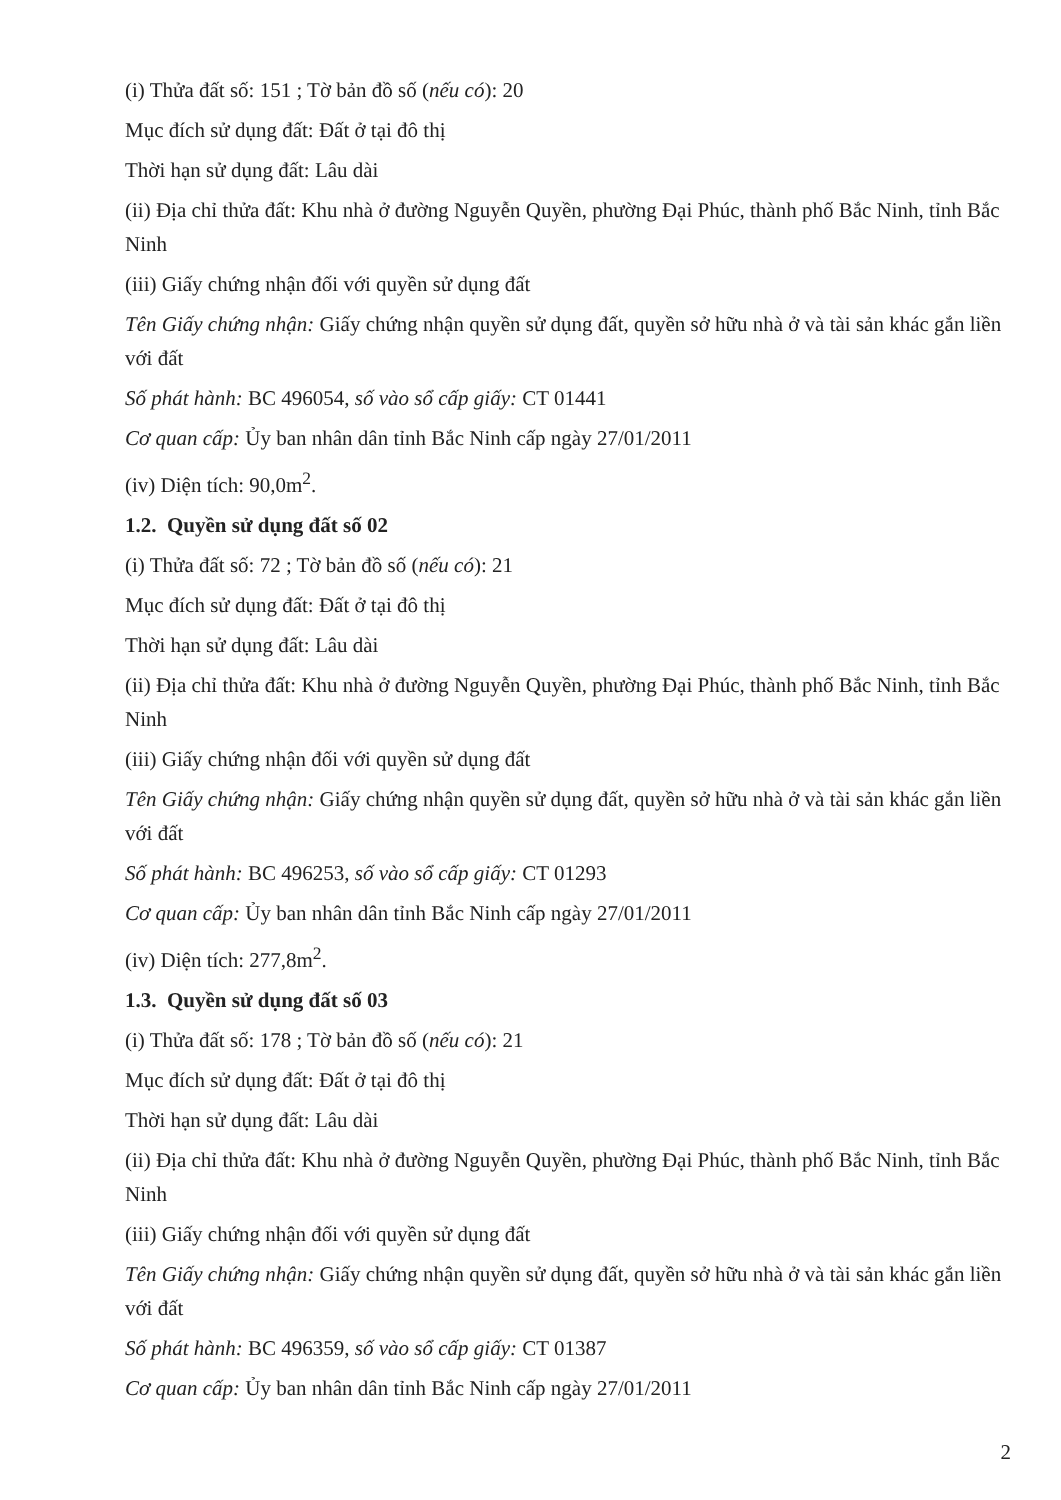(i) Thửa đất số: 151 ; Tờ bản đồ số (nếu có): 20
Mục đích sử dụng đất: Đất ở tại đô thị
Thời hạn sử dụng đất: Lâu dài
(ii) Địa chỉ thửa đất: Khu nhà ở đường Nguyễn Quyền, phường Đại Phúc, thành phố Bắc Ninh, tỉnh Bắc Ninh
(iii) Giấy chứng nhận đối với quyền sử dụng đất
Tên Giấy chứng nhận: Giấy chứng nhận quyền sử dụng đất, quyền sở hữu nhà ở và tài sản khác gắn liền với đất
Số phát hành: BC 496054, số vào sổ cấp giấy: CT 01441
Cơ quan cấp: Ủy ban nhân dân tỉnh Bắc Ninh cấp ngày 27/01/2011
(iv) Diện tích: 90,0m<sup>2</sup>.
1.2. Quyền sử dụng đất số 02
(i) Thửa đất số: 72 ; Tờ bản đồ số (nếu có): 21
Mục đích sử dụng đất: Đất ở tại đô thị
Thời hạn sử dụng đất: Lâu dài
(ii) Địa chỉ thửa đất: Khu nhà ở đường Nguyễn Quyền, phường Đại Phúc, thành phố Bắc Ninh, tỉnh Bắc Ninh
(iii) Giấy chứng nhận đối với quyền sử dụng đất
Tên Giấy chứng nhận: Giấy chứng nhận quyền sử dụng đất, quyền sở hữu nhà ở và tài sản khác gắn liền với đất
Số phát hành: BC 496253, số vào sổ cấp giấy: CT 01293
Cơ quan cấp: Ủy ban nhân dân tỉnh Bắc Ninh cấp ngày 27/01/2011
(iv) Diện tích: 277,8m<sup>2</sup>.
1.3. Quyền sử dụng đất số 03
(i) Thửa đất số: 178 ; Tờ bản đồ số (nếu có): 21
Mục đích sử dụng đất: Đất ở tại đô thị
Thời hạn sử dụng đất: Lâu dài
(ii) Địa chỉ thửa đất: Khu nhà ở đường Nguyễn Quyền, phường Đại Phúc, thành phố Bắc Ninh, tỉnh Bắc Ninh
(iii) Giấy chứng nhận đối với quyền sử dụng đất
Tên Giấy chứng nhận: Giấy chứng nhận quyền sử dụng đất, quyền sở hữu nhà ở và tài sản khác gắn liền với đất
Số phát hành: BC 496359, số vào sổ cấp giấy: CT 01387
Cơ quan cấp: Ủy ban nhân dân tỉnh Bắc Ninh cấp ngày 27/01/2011
2